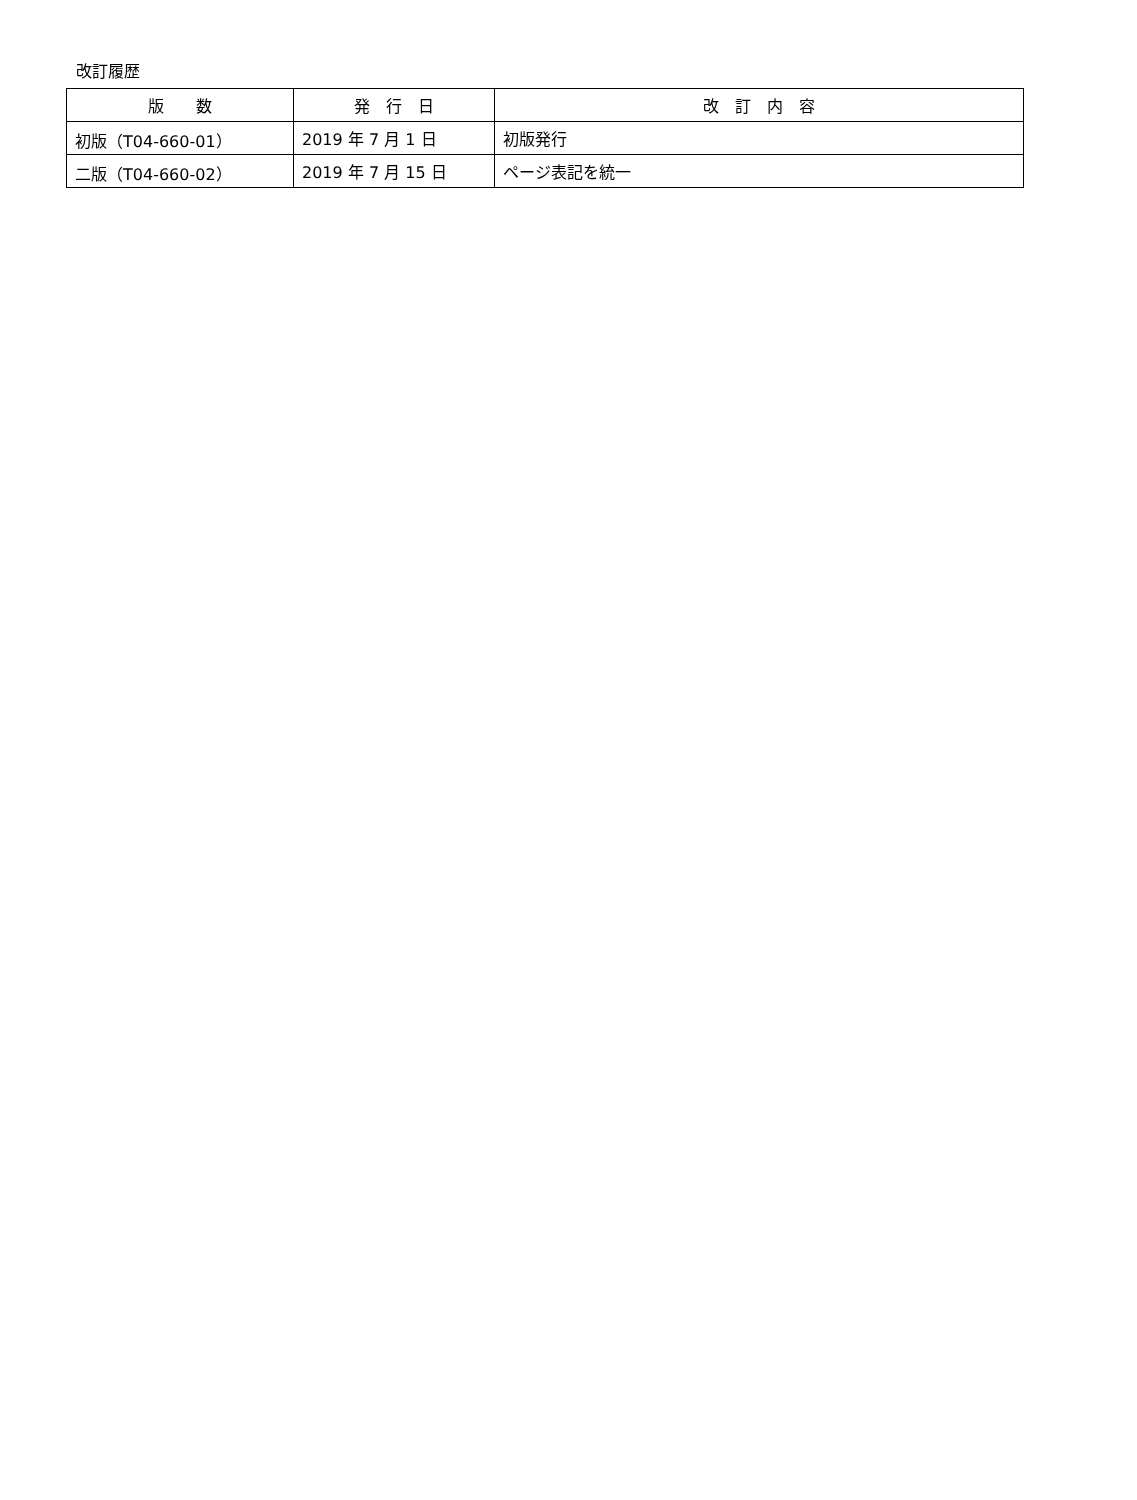改訂履歴
| 版 数 | 発 行 日 | 改 訂 内 容 |
| --- | --- | --- |
| 初版（T04-660-01） | 2019 年 7 月 1 日 | 初版発行 |
| 二版（T04-660-02） | 2019 年 7 月 15 日 | ページ表記を統一 |